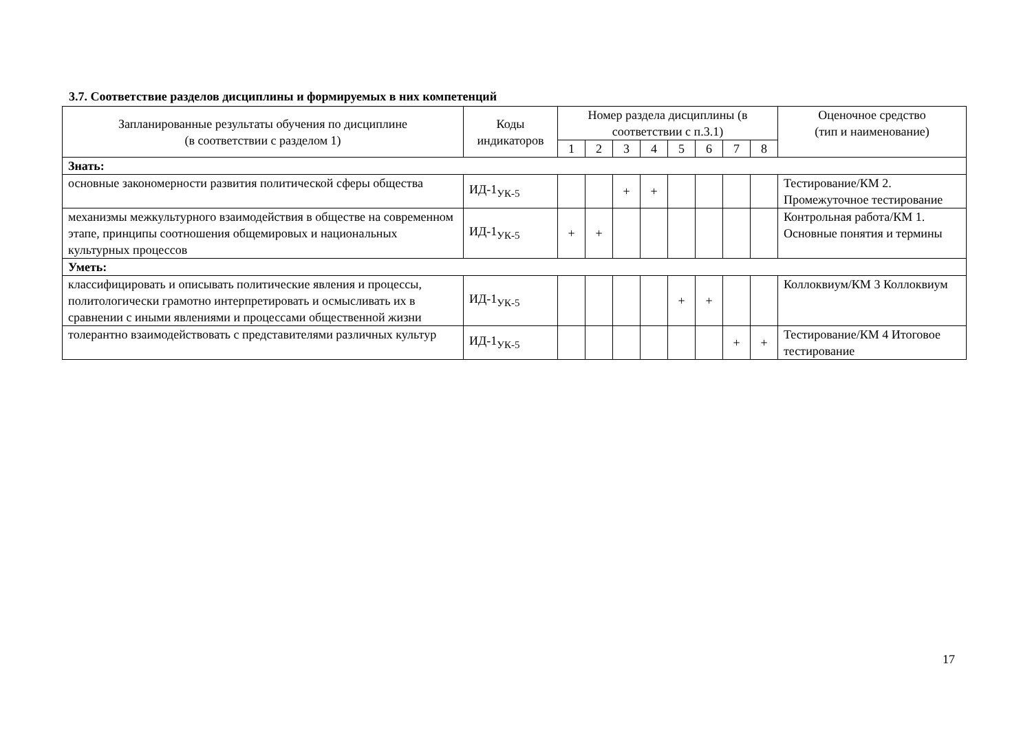3.7. Соответствие разделов дисциплины и формируемых в них компетенций
| Запланированные результаты обучения по дисциплине (в соответствии с разделом 1) | Коды индикаторов | Номер раздела дисциплины (в соответствии с п.3.1) | | | | | | | | Оценочное средство (тип и наименование) |
| --- | --- | --- | --- | --- | --- | --- | --- | --- | --- | --- |
| | | 1 | 2 | 3 | 4 | 5 | 6 | 7 | 8 | |
| Знать: | | | | | | | | | | |
| основные закономерности развития политической сферы общества | ИД-1<sub>УК-5</sub> | | | + | + | | | | | Тестирование/КМ 2. Промежуточное тестирование |
| механизмы межкультурного взаимодействия в обществе на современном этапе, принципы соотношения общемировых и национальных культурных процессов | ИД-1<sub>УК-5</sub> | + | + | | | | | | | Контрольная работа/КМ 1. Основные понятия и термины |
| Уметь: | | | | | | | | | | |
| классифицировать и описывать политические явления и процессы, политологически грамотно интерпретировать и осмысливать их в сравнении с иными явлениями и процессами общественной жизни | ИД-1<sub>УК-5</sub> | | | | | + | + | | | Коллоквиум/КМ 3 Коллоквиум |
| толерантно взаимодействовать с представителями различных культур | ИД-1<sub>УК-5</sub> | | | | | | | + | + | Тестирование/КМ 4 Итоговое тестирование |
17